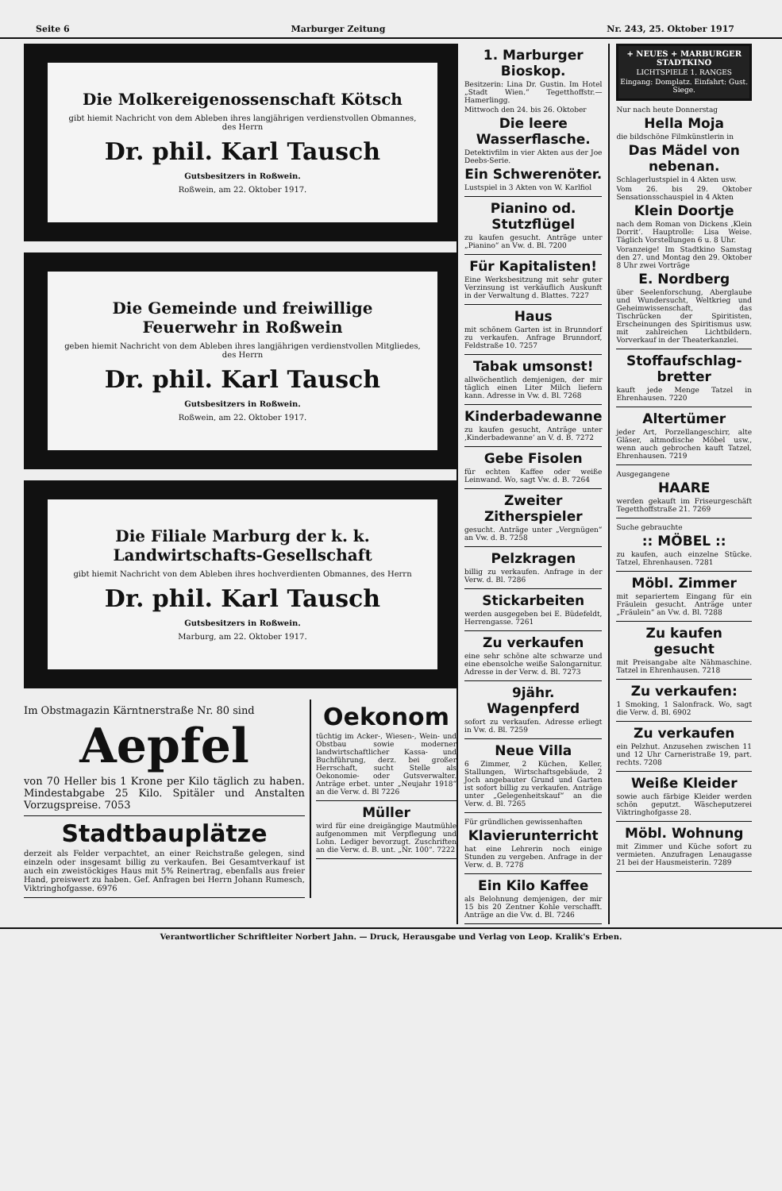Seite 6 Marburger Zeitung Nr. 243, 25. Oktober 1917
Die Molkereigenossenschaft Kötsch
gibt hiemit Nachricht von dem Ableben ihres langjährigen verdienstvollen Obmannes, des Herrn
Dr. phil. Karl Tausch
Gutsbesitzers in Roßwein.
Roßwein, am 22. Oktober 1917.
Die Gemeinde und freiwillige Feuerwehr in Roßwein
geben hiemit Nachricht von dem Ableben ihres langjährigen verdienstvollen Mitgliedes, des Herrn
Dr. phil. Karl Tausch
Gutsbesitzers in Roßwein.
Roßwein, am 22. Oktober 1917.
Die Filiale Marburg der k. k. Landwirtschafts-Gesellschaft
gibt hiemit Nachricht von dem Ableben ihres hochverdienten Obmannes, des Herrn
Dr. phil. Karl Tausch
Gutsbesitzers in Roßwein.
Marburg, am 22. Oktober 1917.
Im Obstmagazin Kärntnerstraße Nr. 80 sind
Aepfel
von 70 Heller bis 1 Krone per Kilo täglich zu haben. Mindestabgabe 25 Kilo. Spitäler und Anstalten Vorzugspreise. 7053
Stadtbauplätze
derzeit als Felder verpachtet, an einer Reichstraße gelegen, sind einzeln oder insgesamt billig zu verkaufen. Bei Gesamtverkauf ist auch ein zweistöckiges Haus mit 5% Reinertrag, ebenfalls aus freier Hand, preiswert zu haben. Gef. Anfragen bei Herrn Johann Rumesch, Viktringhofgasse. 6976
Oekonom
tüchtig im Acker-, Wiesen-, Wein- und Obstbau sowie moderner landwirtschaftlicher Kassa- und Buchführung, derz. bei großer Herrschaft, sucht Stelle als Oekonomie- oder Gutsverwalter. Anträge erbet. unter „Neujahr 1918“ an die Verw. d. Bl 7226
Müller
wird für eine dreigängige Mautmühle aufgenommen mit Verpflegung und Lohn. Lediger bevorzugt. Zuschriften an die Verw. d. B. unt. „Nr. 100“. 7222
1. Marburger Bioskop.
Besitzerin: Lina Dr. Gustin. Im Hotel „Stadt Wien.“ Tegetthoffstr.—Hamerlingg.
Mittwoch den 24. bis 26. Oktober
Die leere Wasserflasche.
Detektivfilm in vier Akten aus der Joe Deebs-Serie.
Ein Schwerenöter.
Lustspiel in 3 Akten von W. Karlfiol
Pianino od. Stutzflügel
zu kaufen gesucht. Anträge unter „Pianino“ an Vw. d. Bl. 7200
Für Kapitalisten!
Eine Werksbesitzung mit sehr guter Verzinsung ist verkäuflich Auskunft in der Verwaltung d. Blattes. 7227
Haus
mit schönem Garten ist in Brunndorf zu verkaufen. Anfrage Brunndorf, Feldstraße 10. 7257
Tabak umsonst!
allwöchentlich demjenigen, der mir täglich einen Liter Milch liefern kann. Adresse in Vw. d. Bl. 7268
Kinderbadewanne
zu kaufen gesucht, Anträge unter ‚Kinderbadewanne‘ an V. d. B. 7272
Gebe Fisolen
für echten Kaffee oder weiße Leinwand. Wo, sagt Vw. d. B. 7264
Zweiter Zitherspieler
gesucht. Anträge unter „Vergnügen“ an Vw. d. B. 7258
Pelzkragen
billig zu verkaufen. Anfrage in der Verw. d. Bl. 7286
Stickarbeiten
werden ausgegeben bei E. Büdefeldt, Herrengasse. 7261
Zu verkaufen
eine sehr schöne alte schwarze und eine ebensolche weiße Salongarnitur. Adresse in der Verw. d. Bl. 7273
9jähr. Wagenpferd
sofort zu verkaufen. Adresse erliegt in Vw. d. Bl. 7259
Neue Villa
6 Zimmer, 2 Küchen, Keller, Stallungen, Wirtschaftsgebäude, 2 Joch angebauter Grund und Garten ist sofort billig zu verkaufen. Anträge unter „Gelegenheitskauf“ an die Verw. d. Bl. 7265
Für gründlichen gewissenhaften
Klavierunterricht
hat eine Lehrerin noch einige Stunden zu vergeben. Anfrage in der Verw. d. B. 7278
Ein Kilo Kaffee
als Belohnung demjenigen, der mir 15 bis 20 Zentner Kohle verschafft. Anträge an die Vw. d. Bl. 7246
+ NEUES + MARBURGER STADTKINO
LICHTSPIELE 1. RANGES
Eingang: Domplatz. Einfahrt: Gust. Siege.
Nur nach heute Donnerstag
Hella Moja
die bildschöne Filmkünstlerin in
Das Mädel von nebenan.
Schlagerlustspiel in 4 Akten usw.
Vom 26. bis 29. Oktober Sensationsschauspiel in 4 Akten
Klein Doortje
nach dem Roman von Dickens ‚Klein Dorrit‘. Hauptrolle: Lisa Weise. Täglich Vorstellungen 6 u. 8 Uhr.
Voranzeige! Im Stadtkino Samstag den 27. und Montag den 29. Oktober 8 Uhr zwei Vorträge
E. Nordberg
über Seelenforschung, Aberglaube und Wundersucht, Weltkrieg und Geheimwissenschaft, das Tischrücken der Spiritisten, Erscheinungen des Spiritismus usw. mit zahlreichen Lichtbildern. Vorverkauf in der Theaterkanzlei.
Stoffaufschlag-bretter
kauft jede Menge Tatzel in Ehrenhausen. 7220
Altertümer
jeder Art, Porzellangeschirr, alte Gläser, altmodische Möbel usw., wenn auch gebrochen kauft Tatzel, Ehrenhausen. 7219
Ausgegangene
HAARE
werden gekauft im Friseurgeschäft Tegetthoffstraße 21. 7269
Suche gebrauchte
:: MÖBEL ::
zu kaufen, auch einzelne Stücke. Tatzel, Ehrenhausen. 7281
Möbl. Zimmer
mit separiertem Eingang für ein Fräulein gesucht. Anträge unter „Fräulein“ an Vw. d. Bl. 7288
Zu kaufen gesucht
mit Preisangabe alte Nähmaschine. Tatzel in Ehrenhausen. 7218
Zu verkaufen:
1 Smoking, 1 Salonfrack. Wo, sagt die Verw. d. Bl. 6902
Zu verkaufen
ein Pelzhut. Anzusehen zwischen 11 und 12 Uhr Carneristraße 19, part. rechts. 7208
Weiße Kleider
sowie auch färbige Kleider werden schön geputzt. Wäscheputzerei Viktringhofgasse 28.
Möbl. Wohnung
mit Zimmer und Küche sofort zu vermieten. Anzufragen Lenaugasse 21 bei der Hausmeisterin. 7289
Verantwortlicher Schriftleiter Norbert Jahn. — Druck, Herausgabe und Verlag von Leop. Kralik's Erben.